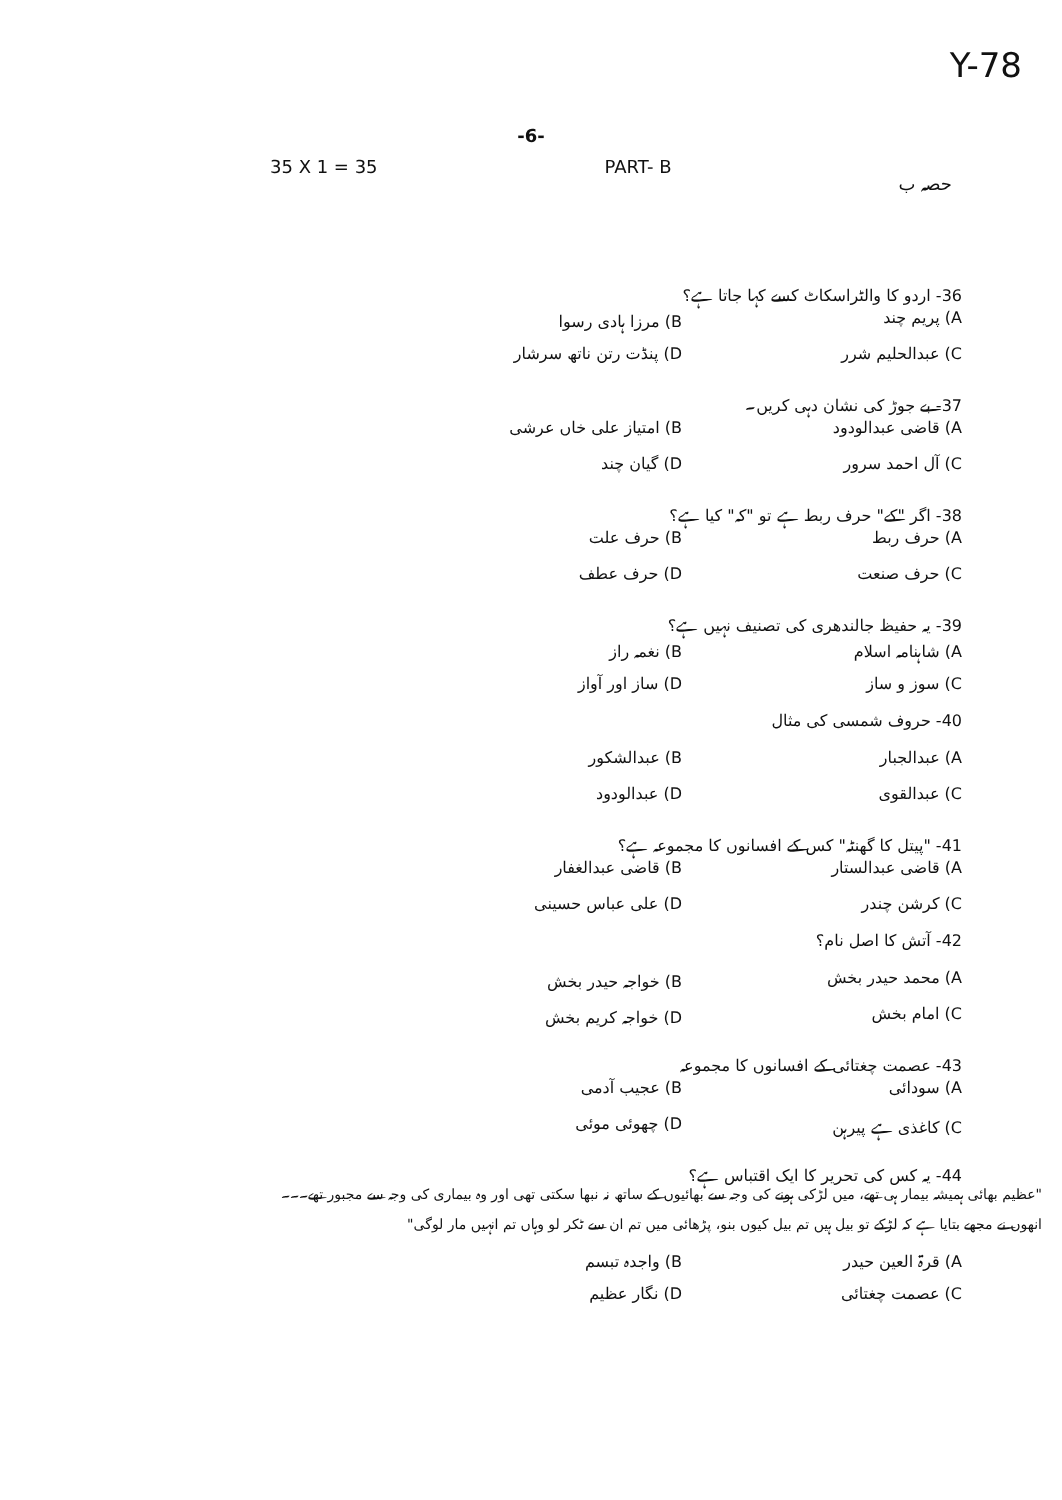Y-78
-6-
35 X 1 = 35 PART- B حصہ ب
36- اردو کا والٹراسکاٹ کسے کہا جاتا ہے؟
A) پریم چند B) مرزا ہادی رسوا
C) عبدالحلیم شرر D) پنڈت رتن ناتھ سرشار
37- بے جوڑ کی نشان دہی کریں۔
A) قاضی عبدالودود B) امتیاز علی خاں عرشی
C) آل احمد سرور D) گیان چند
38- اگر "کے" حرف ربط ہے تو "کہ" کیا ہے؟
A) حرف ربط B) حرف علت
C) حرف صنعت D) حرف عطف
39- یہ حفیظ جالندھری کی تصنیف نہیں ہے؟
A) شاہنامہ اسلام B) نغمہ راز
C) سوز و ساز D) ساز اور آواز
40- حروف شمسی کی مثال
A) عبدالجبار B) عبدالشکور
C) عبدالقوی D) عبدالودود
41- "پیتل کا گھنٹہ" کس کے افسانوں کا مجموعہ ہے؟
A) قاضی عبدالستار B) قاضی عبدالغفار
C) کرشن چندر D) علی عباس حسینی
42- آتش کا اصل نام؟
A) محمد حیدر بخش B) خواجہ حیدر بخش
C) امام بخش D) خواجہ کریم بخش
43- عصمت چغتائی کے افسانوں کا مجموعہ
A) سودائی B) عجیب آدمی
C) کاغذی ہے پیرہن D) چھوئی موئی
44- یہ کس کی تحریر کا ایک اقتباس ہے؟
"عظیم بھائی ہمیشہ بیمار ہی تھے، میں لڑکی ہونے کی وجہ سے بھائیوں کے ساتھ نہ نبھا سکتی تھی اور وہ بیماری کی وجہ سے مجبور تھے۔۔۔
انھوں نے مجھے بتایا ہے کہ لڑکے تو بیل ہیں تم بیل کیوں بنو، پڑھائی میں تم ان سے ٹکر لو وہاں تم انہیں مار لوگی"
A) قرۃ العین حیدر B) واجدہ تبسم
C) عصمت چغتائی D) نگار عظیم